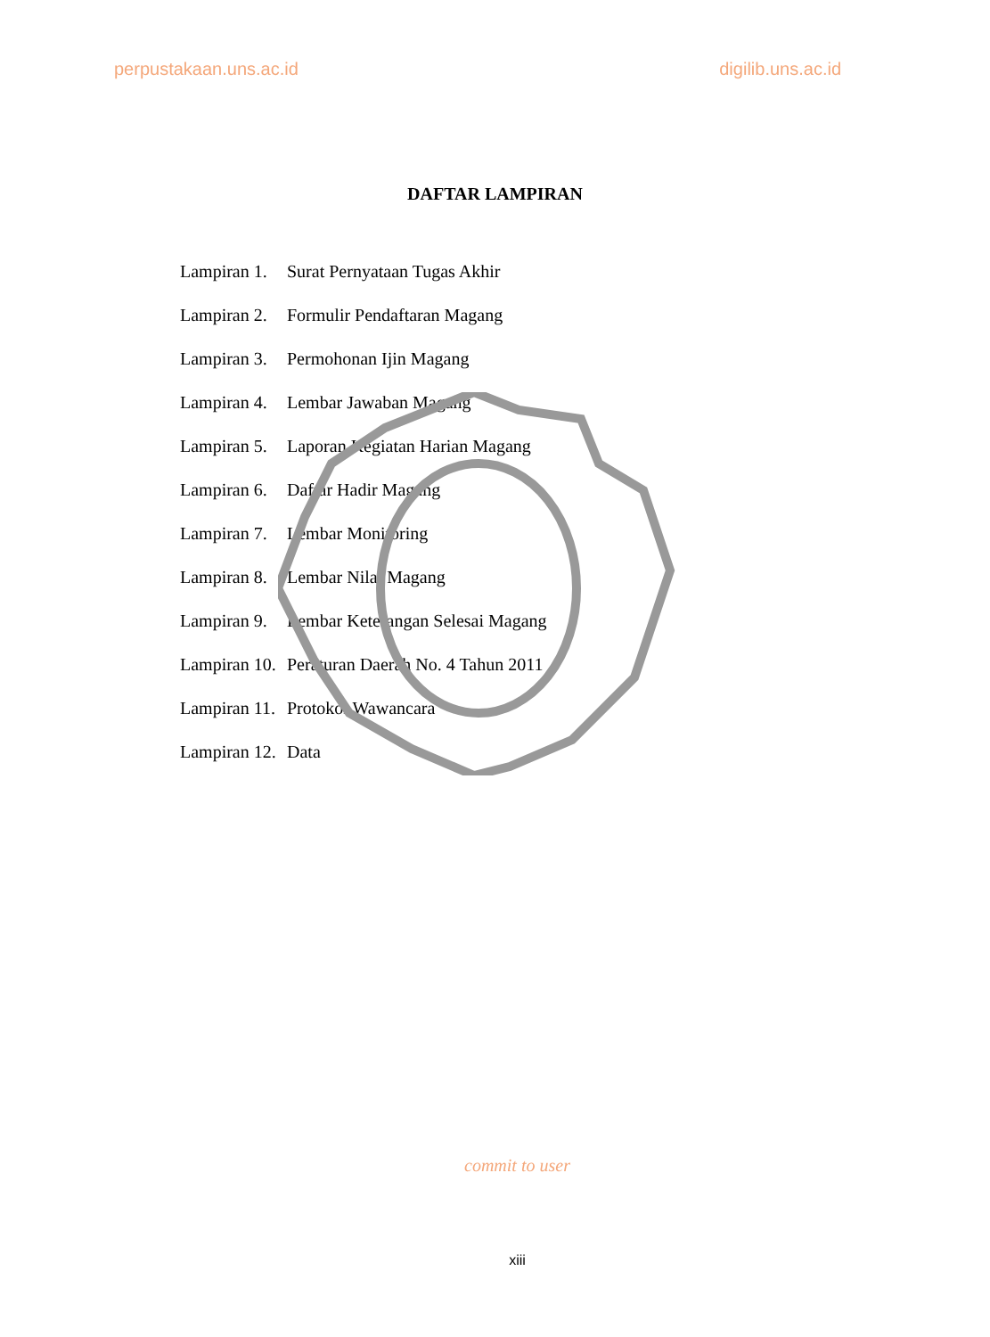perpustakaan.uns.ac.id digilib.uns.ac.id
DAFTAR LAMPIRAN
| Lampiran 1. | Surat Pernyataan Tugas Akhir |
| Lampiran 2. | Formulir Pendaftaran Magang |
| Lampiran 3. | Permohonan Ijin Magang |
| Lampiran 4. | Lembar Jawaban Magang |
| Lampiran 5. | Laporan Kegiatan Harian Magang |
| Lampiran 6. | Daftar Hadir Magang |
| Lampiran 7. | Lembar Monitoring |
| Lampiran 8. | Lembar Nilai Magang |
| Lampiran 9. | Lembar Keterangan Selesai Magang |
| Lampiran 10. | Peraturan Daerah No. 4 Tahun 2011 |
| Lampiran 11. | Protokol Wawancara |
| Lampiran 12. | Data |
commit to user
xiii